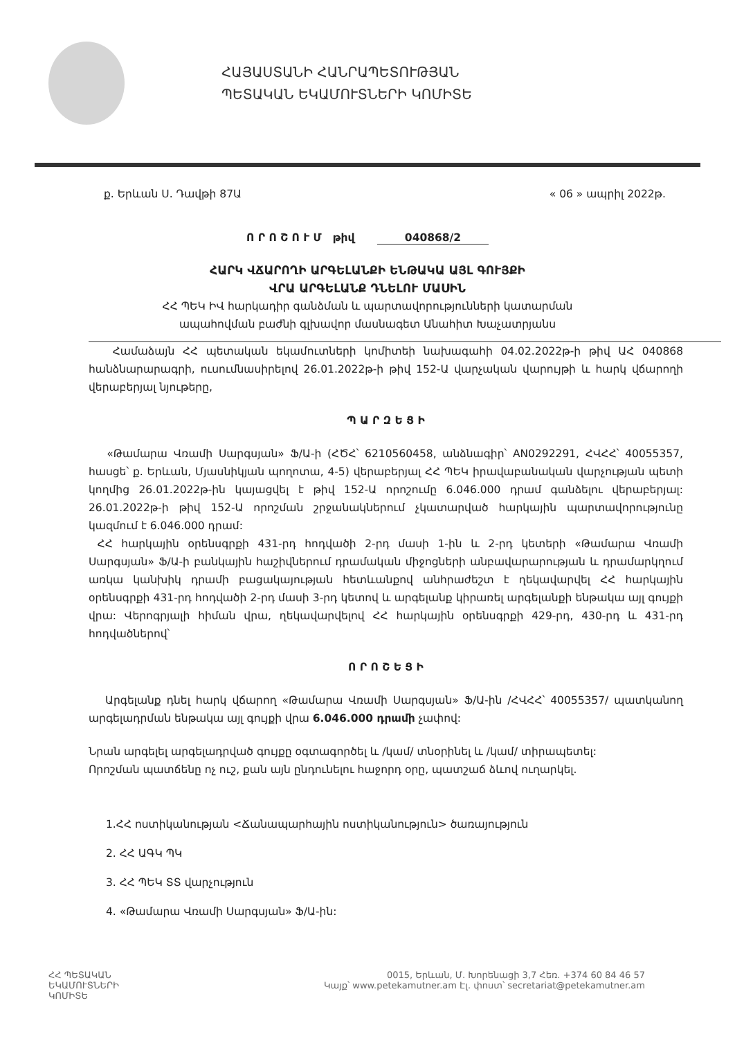ՀԱՅԱՍՏԱՆԻ ՀԱՆՐԱՊԵՏՈՒԹՅԱՆ
ՊԵՏԱԿԱՆ ԵԿԱՄՈՒՏՆԵՐԻ ԿՈՄԻՏԵ
ք. Երևան Ս. Դավթի 87Ա « 06 » ապրիլ 2022թ.
Ո Ր Ո Շ Ո Ւ Մ թիվ 040868/2
ՀԱՐԿ ՎՃԱՐՈՂԻ ԱՐԳԵԼԱՆՔԻ ԵՆԹԱԿԱ ԱՅԼ ԳՈՒՅՔԻ
ՎՐԱ ԱՐԳԵԼԱՆՔ ԴՆԵԼՈՒ ՄԱՍԻՆ
ՀՀ ՊԵԿ ԻՎ հարկադիր գանձման և պարտավորությունների կատարման
ապահովման բաժնի գլխավոր մասնագետ Անահիտ Խաչատրյանս
Համաձայն ՀՀ պետական եկամուտների կոմիտեի նախագահի 04.02.2022թ-ի թիվ ԱՀ 040868 հանձնարարագրի, ուսումնասիրելով 26.01.2022թ-ի թիվ 152-Ա վարչական վարույթի և հարկ վճարողի վերաբերյալ նյութերը,
Պ Ա Ր Զ Ե Ց Ի
«Թամարա Վռամի Սարգսյան» Ֆ/Ա-ի (ՀԾՀ՝ 6210560458, անձնագիր՝ AN0292291, ՀՎՀՀ՝ 40055357, հասցե՝ ք. Երևան, Մյասնիկյան պողոտա, 4-5) վերաբերյալ ՀՀ ՊԵԿ իրավաբանական վարչության պետի կողմից 26.01.2022թ-ին կայացվել է թիվ 152-Ա որոշումը 6.046.000 դրամ գանձելու վերաբերյալ: 26.01.2022թ-ի թիվ 152-Ա որոշման շրջանակներում չկատարված հարկային պարտավորությունը կազմում է 6.046.000 դրամ:
ՀՀ հարկային օրենսգրքի 431-րդ հոդվածի 2-րդ մասի 1-ին և 2-րդ կետերի «Թամարա Վռամի Սարգսյան» Ֆ/Ա-ի բանկային հաշիվներում դրամական միջոցների անբավարարության և դրամարկղում առկա կանխիկ դրամի բացակայության հետևանքով անհրաժեշտ է ղեկավարվել ՀՀ հարկային օրենսգրքի 431-րդ հոդվածի 2-րդ մասի 3-րդ կետով և արգելանք կիրառել արգելանքի ենթակա այլ գույքի վրա: Վերոգրյալի հիման վրա, ղեկավարվելով ՀՀ հարկային օրենսգրքի 429-րդ, 430-րդ և 431-րդ հոդվածներով՝
Ո Ր Ո Շ Ե Ց Ի
Արգելանք դնել հարկ վճարող «Թամարա Վռամի Սարգսյան» Ֆ/Ա-ին /ՀՎՀՀ՝ 40055357/ պատկանող արգելադրման ենթակա այլ գույքի վրա 6.046.000 դրամի չափով:
Նրան արգելել արգելադրված գույքը օգտագործել և /կամ/ տնօրինել և /կամ/ տիրապետել:
Որոշման պատճենը ոչ ուշ, քան այն ընդունելու հաջորդ օրը, պատշաճ ձևով ուղարկել.
1.ՀՀ ոստիկանության <Ճանապարհային ոստիկանություն> ծառայություն
2. ՀՀ ԱԳԿ ՊԿ
3. ՀՀ ՊԵԿ ՏՏ վարչություն
4. «Թամարա Վռամի Սարգսյան» Ֆ/Ա-ին:
ՀՀ ՊԵՏԱԿԱՆ
ԵԿԱՄՈՒՏՆԵՐԻ
ԿՈՄԻՏԵ
0015, Երևան, Մ. Խորենացի 3,7 Հեռ. +374 60 84 46 57
Կայք՝ www.petekamutner.am Էլ. փոստ՝ secretariat@petekamutner.am